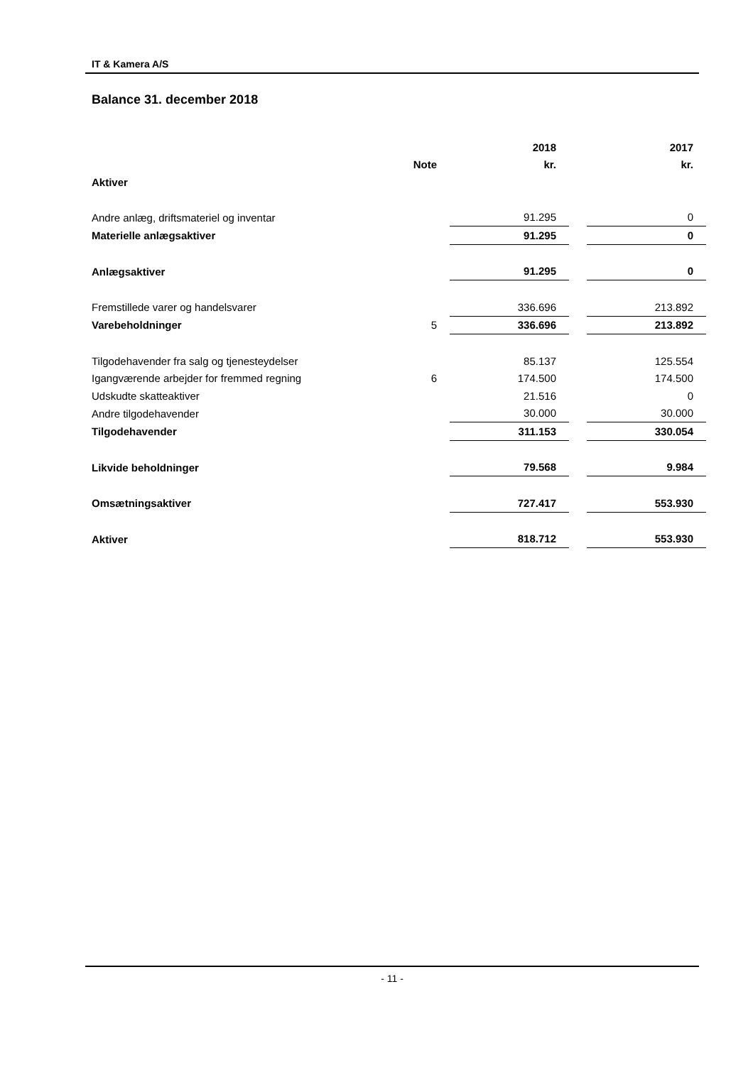IT & Kamera A/S
Balance 31. december 2018
| | | 2018 | | 2017 |
| --- | --- | --- | --- | --- |
| | Note | kr. | | kr. |
| Aktiver | | | | |
| Andre anlæg, driftsmateriel og inventar | | 91.295 | | 0 |
| Materielle anlægsaktiver | | 91.295 | | 0 |
| Anlægsaktiver | | 91.295 | | 0 |
| Fremstillede varer og handelsvarer | | 336.696 | | 213.892 |
| Varebeholdninger | 5 | 336.696 | | 213.892 |
| Tilgodehavender fra salg og tjenesteydelser | | 85.137 | | 125.554 |
| Igangværende arbejder for fremmed regning | 6 | 174.500 | | 174.500 |
| Udskudte skatteaktiver | | 21.516 | | 0 |
| Andre tilgodehavender | | 30.000 | | 30.000 |
| Tilgodehavender | | 311.153 | | 330.054 |
| Likvide beholdninger | | 79.568 | | 9.984 |
| Omsætningsaktiver | | 727.417 | | 553.930 |
| Aktiver | | 818.712 | | 553.930 |
- 11 -